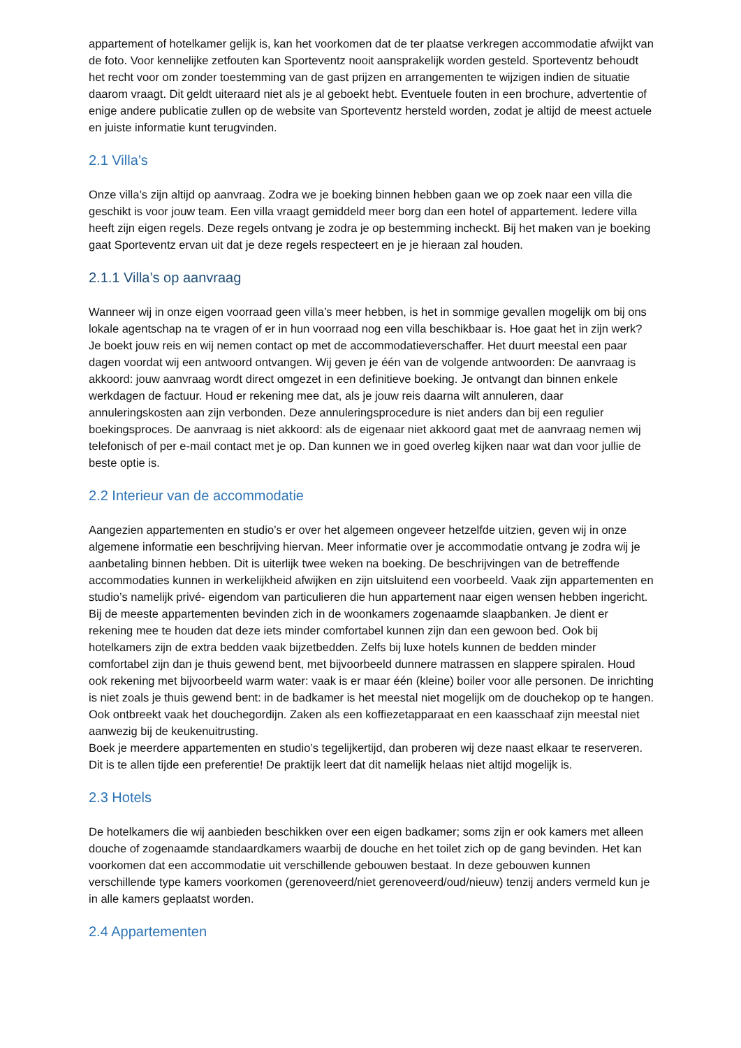appartement of hotelkamer gelijk is, kan het voorkomen dat de ter plaatse verkregen accommodatie afwijkt van de foto. Voor kennelijke zetfouten kan Sporteventz nooit aansprakelijk worden gesteld. Sporteventz behoudt het recht voor om zonder toestemming van de gast prijzen en arrangementen te wijzigen indien de situatie daarom vraagt. Dit geldt uiteraard niet als je al geboekt hebt. Eventuele fouten in een brochure, advertentie of enige andere publicatie zullen op de website van Sporteventz hersteld worden, zodat je altijd de meest actuele en juiste informatie kunt terugvinden.
2.1 Villa’s
Onze villa’s zijn altijd op aanvraag. Zodra we je boeking binnen hebben gaan we op zoek naar een villa die geschikt is voor jouw team. Een villa vraagt gemiddeld meer borg dan een hotel of appartement. Iedere villa heeft zijn eigen regels. Deze regels ontvang je zodra je op bestemming incheckt. Bij het maken van je boeking gaat Sporteventz ervan uit dat je deze regels respecteert en je je hieraan zal houden.
2.1.1 Villa’s op aanvraag
Wanneer wij in onze eigen voorraad geen villa’s meer hebben, is het in sommige gevallen mogelijk om bij ons lokale agentschap na te vragen of er in hun voorraad nog een villa beschikbaar is. Hoe gaat het in zijn werk? Je boekt jouw reis en wij nemen contact op met de accommodatieverschaffer. Het duurt meestal een paar dagen voordat wij een antwoord ontvangen. Wij geven je één van de volgende antwoorden: De aanvraag is akkoord: jouw aanvraag wordt direct omgezet in een definitieve boeking. Je ontvangt dan binnen enkele werkdagen de factuur. Houd er rekening mee dat, als je jouw reis daarna wilt annuleren, daar annuleringskosten aan zijn verbonden. Deze annuleringsprocedure is niet anders dan bij een regulier boekingsproces. De aanvraag is niet akkoord: als de eigenaar niet akkoord gaat met de aanvraag nemen wij telefonisch of per e-mail contact met je op. Dan kunnen we in goed overleg kijken naar wat dan voor jullie de beste optie is.
2.2 Interieur van de accommodatie
Aangezien appartementen en studio’s er over het algemeen ongeveer hetzelfde uitzien, geven wij in onze algemene informatie een beschrijving hiervan. Meer informatie over je accommodatie ontvang je zodra wij je aanbetaling binnen hebben. Dit is uiterlijk twee weken na boeking. De beschrijvingen van de betreffende accommodaties kunnen in werkelijkheid afwijken en zijn uitsluitend een voorbeeld. Vaak zijn appartementen en studio’s namelijk privé- eigendom van particulieren die hun appartement naar eigen wensen hebben ingericht.
Bij de meeste appartementen bevinden zich in de woonkamers zogenaamde slaapbanken. Je dient er rekening mee te houden dat deze iets minder comfortabel kunnen zijn dan een gewoon bed. Ook bij hotelkamers zijn de extra bedden vaak bijzetbedden. Zelfs bij luxe hotels kunnen de bedden minder comfortabel zijn dan je thuis gewend bent, met bijvoorbeeld dunnere matrassen en slappere spiralen. Houd ook rekening met bijvoorbeeld warm water: vaak is er maar één (kleine) boiler voor alle personen. De inrichting is niet zoals je thuis gewend bent: in de badkamer is het meestal niet mogelijk om de douchekop op te hangen. Ook ontbreekt vaak het douchegordijn. Zaken als een koffiezetapparaat en een kaasschaaf zijn meestal niet aanwezig bij de keukenuitrusting.
Boek je meerdere appartementen en studio’s tegelijkertijd, dan proberen wij deze naast elkaar te reserveren. Dit is te allen tijde een preferentie! De praktijk leert dat dit namelijk helaas niet altijd mogelijk is.
2.3 Hotels
De hotelkamers die wij aanbieden beschikken over een eigen badkamer; soms zijn er ook kamers met alleen douche of zogenaamde standaardkamers waarbij de douche en het toilet zich op de gang bevinden. Het kan voorkomen dat een accommodatie uit verschillende gebouwen bestaat. In deze gebouwen kunnen verschillende type kamers voorkomen (gerenoveerd/niet gerenoveerd/oud/nieuw) tenzij anders vermeld kun je in alle kamers geplaatst worden.
2.4 Appartementen